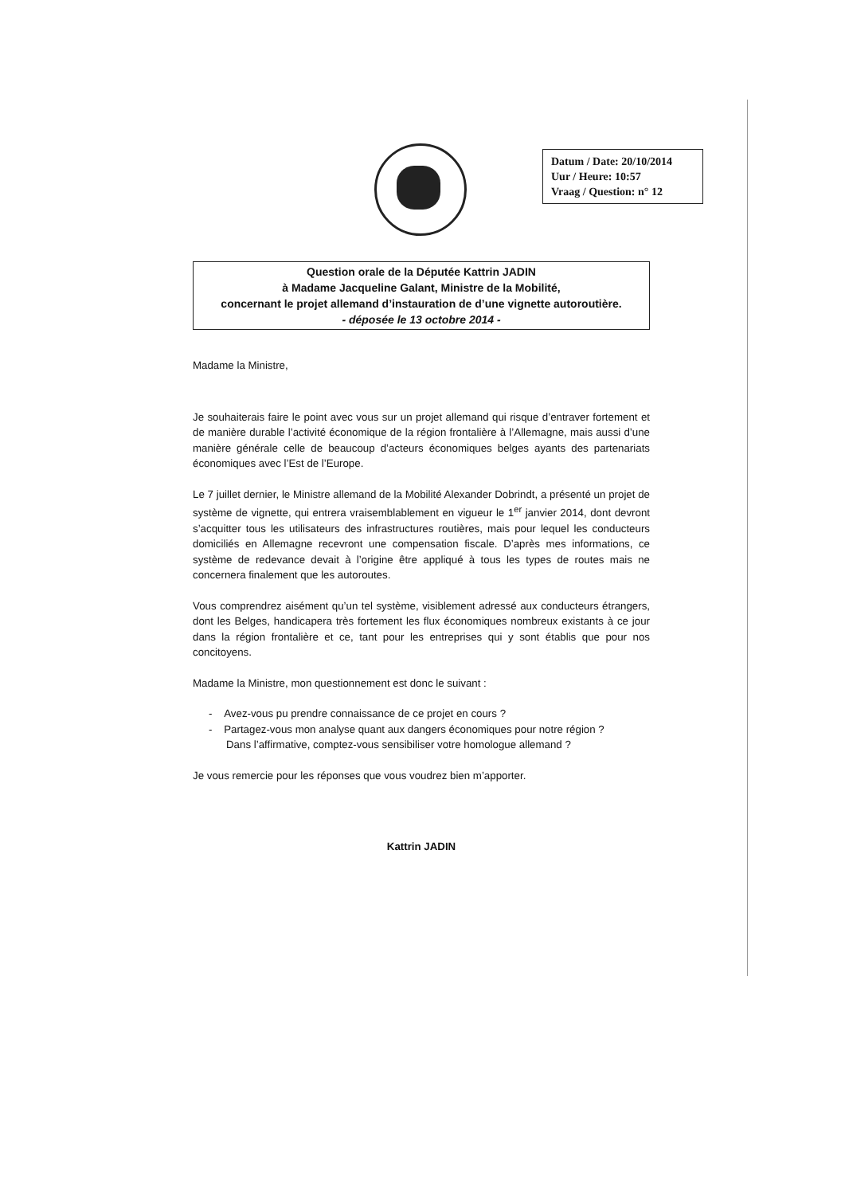Datum / Date: 20/10/2014
Uur / Heure: 10:57
Vraag / Question: n° 12
Question orale de la Députée Kattrin JADIN
à Madame Jacqueline Galant, Ministre de la Mobilité,
concernant le projet allemand d’instauration de d’une vignette autoroutière.
- déposée le 13 octobre 2014 -
Madame la Ministre,
Je souhaiterais faire le point avec vous sur un projet allemand qui risque d’entraver fortement et de manière durable l’activité économique de la région frontalière à l’Allemagne, mais aussi d’une manière générale celle de beaucoup d’acteurs économiques belges ayants des partenariats économiques avec l’Est de l’Europe.
Le 7 juillet dernier, le Ministre allemand de la Mobilité Alexander Dobrindt, a présenté un projet de système de vignette, qui entrera vraisemblablement en vigueur le 1<sup>er</sup> janvier 2014, dont devront s’acquitter tous les utilisateurs des infrastructures routières, mais pour lequel les conducteurs domiciliés en Allemagne recevront une compensation fiscale. D’après mes informations, ce système de redevance devait à l’origine être appliqué à tous les types de routes mais ne concernera finalement que les autoroutes.
Vous comprendrez aisément qu’un tel système, visiblement adressé aux conducteurs étrangers, dont les Belges, handicapera très fortement les flux économiques nombreux existants à ce jour dans la région frontalière et ce, tant pour les entreprises qui y sont établis que pour nos concitoyens.
Madame la Ministre, mon questionnement est donc le suivant :
- Avez-vous pu prendre connaissance de ce projet en cours ?
- Partagez-vous mon analyse quant aux dangers économiques pour notre région ?
Dans l’affirmative, comptez-vous sensibiliser votre homologue allemand ?
Je vous remercie pour les réponses que vous voudrez bien m’apporter.
Kattrin JADIN